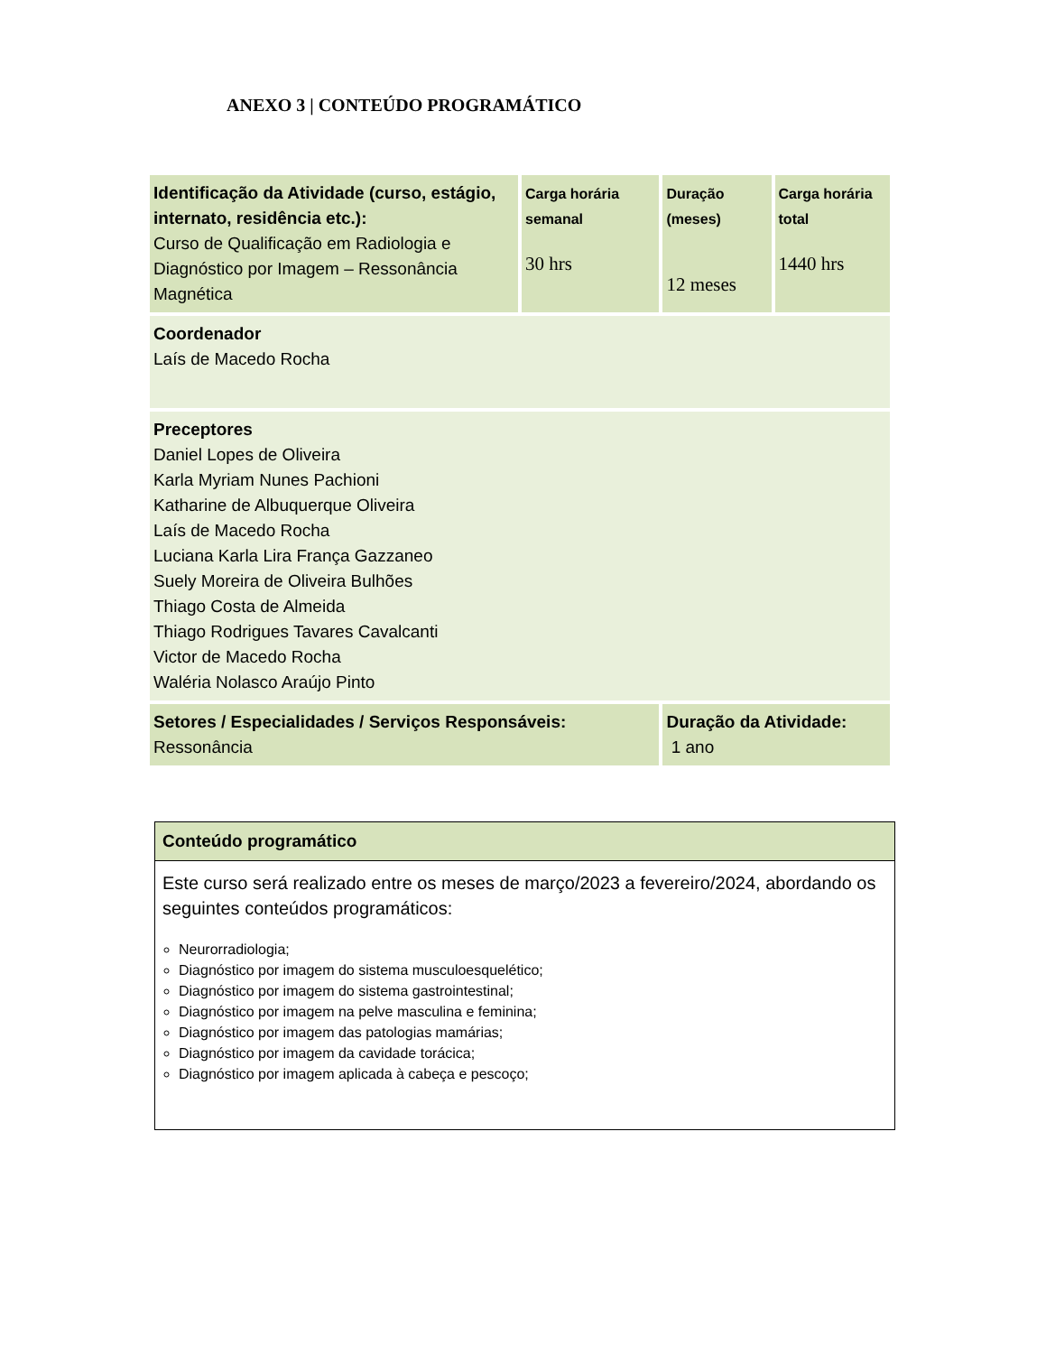ANEXO 3 | CONTEÚDO PROGRAMÁTICO
| Identificação da Atividade (curso, estágio, internato, residência etc.): Curso de Qualificação em Radiologia e Diagnóstico por Imagem – Ressonância Magnética | Carga horária semanal 30 hrs | Duração (meses) 12 meses | Carga horária total 1440 hrs |
| Coordenador Laís de Macedo Rocha | | | |
| Preceptores Daniel Lopes de Oliveira Karla Myriam Nunes Pachioni Katharine de Albuquerque Oliveira Laís de Macedo Rocha Luciana Karla Lira França Gazzaneo Suely Moreira de Oliveira Bulhões Thiago Costa de Almeida Thiago Rodrigues Tavares Cavalcanti Victor de Macedo Rocha Waléria Nolasco Araújo Pinto | | | |
| Setores / Especialidades / Serviços Responsáveis: Ressonância | | Duração da Atividade: 1 ano | |
| Conteúdo programático |
| Este curso será realizado entre os meses de março/2023 a fevereiro/2024, abordando os seguintes conteúdos programáticos: Neurorradiologia; Diagnóstico por imagem do sistema musculoesquelético; Diagnóstico por imagem do sistema gastrointestinal; Diagnóstico por imagem na pelve masculina e feminina; Diagnóstico por imagem das patologias mamárias; Diagnóstico por imagem da cavidade torácica; Diagnóstico por imagem aplicada à cabeça e pescoço; |